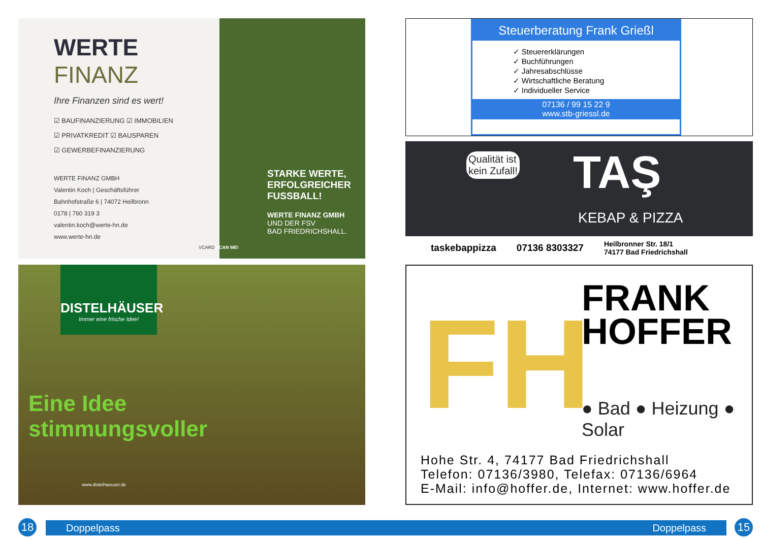WERTE
FINANZ
Ihre Finanzen sind es wert!
☑ BAUFINANZIERUNG ☑ IMMOBILIEN
☑ PRIVATKREDIT ☑ BAUSPAREN
☑ GEWERBEFINANZIERUNG
WERTE FINANZ GMBH
Valentin Koch | Geschäftsführer
Bahnhofstraße 6 | 74072 Heilbronn
0178 | 760 319 3
valentin.koch@werte-hn.de
www.werte-hn.de
STARKE WERTE,
ERFOLGREICHER
FUSSBALL!
WERTE FINANZ GMBH
UND DER FSV
BAD FRIEDRICHSHALL.
VCARD SCAN ME!
Steuerberatung Frank Grießl
✓ Steuererklärungen
✓ Buchführungen
✓ Jahresabschlüsse
✓ Wirtschaftliche Beratung
✓ Individueller Service
07136 / 99 15 22 9
www.stb-griessl.de
Qualität ist
kein Zufall!
TAŞ
KEBAP & PIZZA
taskebappizza 07136 8303327 Heilbronner Str. 18/1
74177 Bad Friedrichshall
DISTELHÄUSER
Immer eine frische Idee!
Eine Idee
stimmungsvoller
www.distelhaeuser.de
FH
FRANK
HOFFER
● Bad ● Heizung ● Solar
Hohe Str. 4, 74177 Bad Friedrichshall
Telefon: 07136/3980, Telefax: 07136/6964
E-Mail: info@hoffer.de, Internet: www.hoffer.de
18 Doppelpass Doppelpass 15